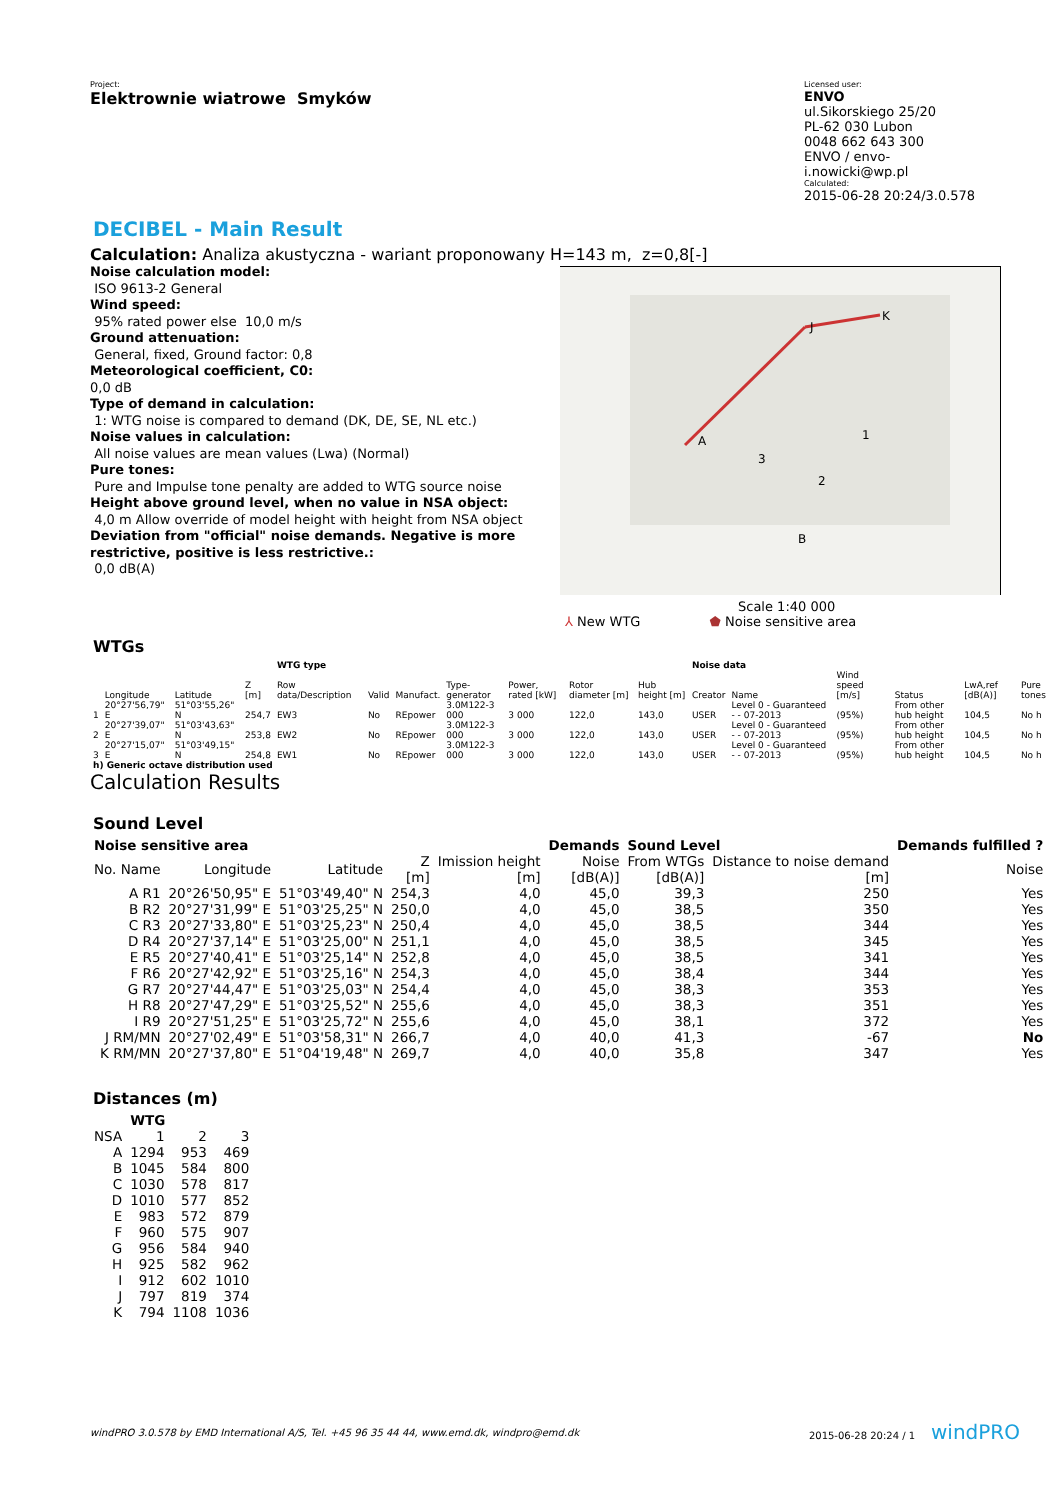Project:
Elektrownie wiatrowe Smyków
Licensed user:
ENVO
ul.Sikorskiego 25/20
PL-62 030 Lubon
0048 662 643 300
ENVO / envo-i.nowicki@wp.pl
Calculated:
2015-06-28 20:24/3.0.578
DECIBEL - Main Result
Calculation: Analiza akustyczna - wariant proponowany H=143 m, z=0,8[-]
Noise calculation model:
ISO 9613-2 General
Wind speed:
95% rated power else 10,0 m/s
Ground attenuation:
General, fixed, Ground factor: 0,8
Meteorological coefficient, C0:
0,0 dB
Type of demand in calculation:
1: WTG noise is compared to demand (DK, DE, SE, NL etc.)
Noise values in calculation:
All noise values are mean values (Lwa) (Normal)
Pure tones:
Pure and Impulse tone penalty are added to WTG source noise
Height above ground level, when no value in NSA object:
4,0 m Allow override of model height with height from NSA object
Deviation from "official" noise demands. Negative is more restrictive, positive is less restrictive.:
0,0 dB(A)
A
K
J
1
2
3
B
Scale 1:40 000
⅄ New WTG ⬟ Noise sensitive area
WTGs
| | | | | WTG type | | | | | | | Noise data | | | | | |
| --- | --- | --- | --- | --- | --- | --- | --- | --- | --- | --- | --- | --- | --- | --- | --- | --- |
| | Longitude | Latitude | Z [m] | Row data/Description | Valid | Manufact. | Type-generator | Power, rated [kW] | Rotor diameter [m] | Hub height [m] | Creator | Name | Wind speed [m/s] | Status | LwA,ref [dB(A)] | Pure tones |
| 1 | 20°27'56,79" E | 51°03'55,26" N | 254,7 | EW3 | No | REpower | 3.0M122-3 000 | 3 000 | 122,0 | 143,0 | USER | Level 0 - Guaranteed - - 07-2013 | (95%) | From other hub height | 104,5 | No h |
| 2 | 20°27'39,07" E | 51°03'43,63" N | 253,8 | EW2 | No | REpower | 3.0M122-3 000 | 3 000 | 122,0 | 143,0 | USER | Level 0 - Guaranteed - - 07-2013 | (95%) | From other hub height | 104,5 | No h |
| 3 | 20°27'15,07" E | 51°03'49,15" N | 254,8 | EW1 | No | REpower | 3.0M122-3 000 | 3 000 | 122,0 | 143,0 | USER | Level 0 - Guaranteed - - 07-2013 | (95%) | From other hub height | 104,5 | No h |
| h) Generic octave distribution used | | | | | | | | | | | | | | | | |
Calculation Results
Sound Level
| Noise sensitive area | | | | | Demands | Sound Level | | Demands fulfilled ? |
| --- | --- | --- | --- | --- | --- | --- | --- | --- |
| No. Name | Longitude | Latitude | Z [m] | Imission height [m] | Noise [dB(A)] | From WTGs [dB(A)] | Distance to noise demand [m] | Noise |
| A R1 | 20°26'50,95" E | 51°03'49,40" N | 254,3 | 4,0 | 45,0 | 39,3 | 250 | Yes |
| B R2 | 20°27'31,99" E | 51°03'25,25" N | 250,0 | 4,0 | 45,0 | 38,5 | 350 | Yes |
| C R3 | 20°27'33,80" E | 51°03'25,23" N | 250,4 | 4,0 | 45,0 | 38,5 | 344 | Yes |
| D R4 | 20°27'37,14" E | 51°03'25,00" N | 251,1 | 4,0 | 45,0 | 38,5 | 345 | Yes |
| E R5 | 20°27'40,41" E | 51°03'25,14" N | 252,8 | 4,0 | 45,0 | 38,5 | 341 | Yes |
| F R6 | 20°27'42,92" E | 51°03'25,16" N | 254,3 | 4,0 | 45,0 | 38,4 | 344 | Yes |
| G R7 | 20°27'44,47" E | 51°03'25,03" N | 254,4 | 4,0 | 45,0 | 38,3 | 353 | Yes |
| H R8 | 20°27'47,29" E | 51°03'25,52" N | 255,6 | 4,0 | 45,0 | 38,3 | 351 | Yes |
| I R9 | 20°27'51,25" E | 51°03'25,72" N | 255,6 | 4,0 | 45,0 | 38,1 | 372 | Yes |
| J RM/MN | 20°27'02,49" E | 51°03'58,31" N | 266,7 | 4,0 | 40,0 | 41,3 | -67 | No |
| K RM/MN | 20°27'37,80" E | 51°04'19,48" N | 269,7 | 4,0 | 40,0 | 35,8 | 347 | Yes |
Distances (m)
| | WTG | | |
| --- | --- | --- | --- |
| NSA | 1 | 2 | 3 |
| A | 1294 | 953 | 469 |
| B | 1045 | 584 | 800 |
| C | 1030 | 578 | 817 |
| D | 1010 | 577 | 852 |
| E | 983 | 572 | 879 |
| F | 960 | 575 | 907 |
| G | 956 | 584 | 940 |
| H | 925 | 582 | 962 |
| I | 912 | 602 | 1010 |
| J | 797 | 819 | 374 |
| K | 794 | 1108 | 1036 |
windPRO 3.0.578 by EMD International A/S, Tel. +45 96 35 44 44, www.emd.dk, windpro@emd.dk 2015-06-28 20:24 / 1 windPRO